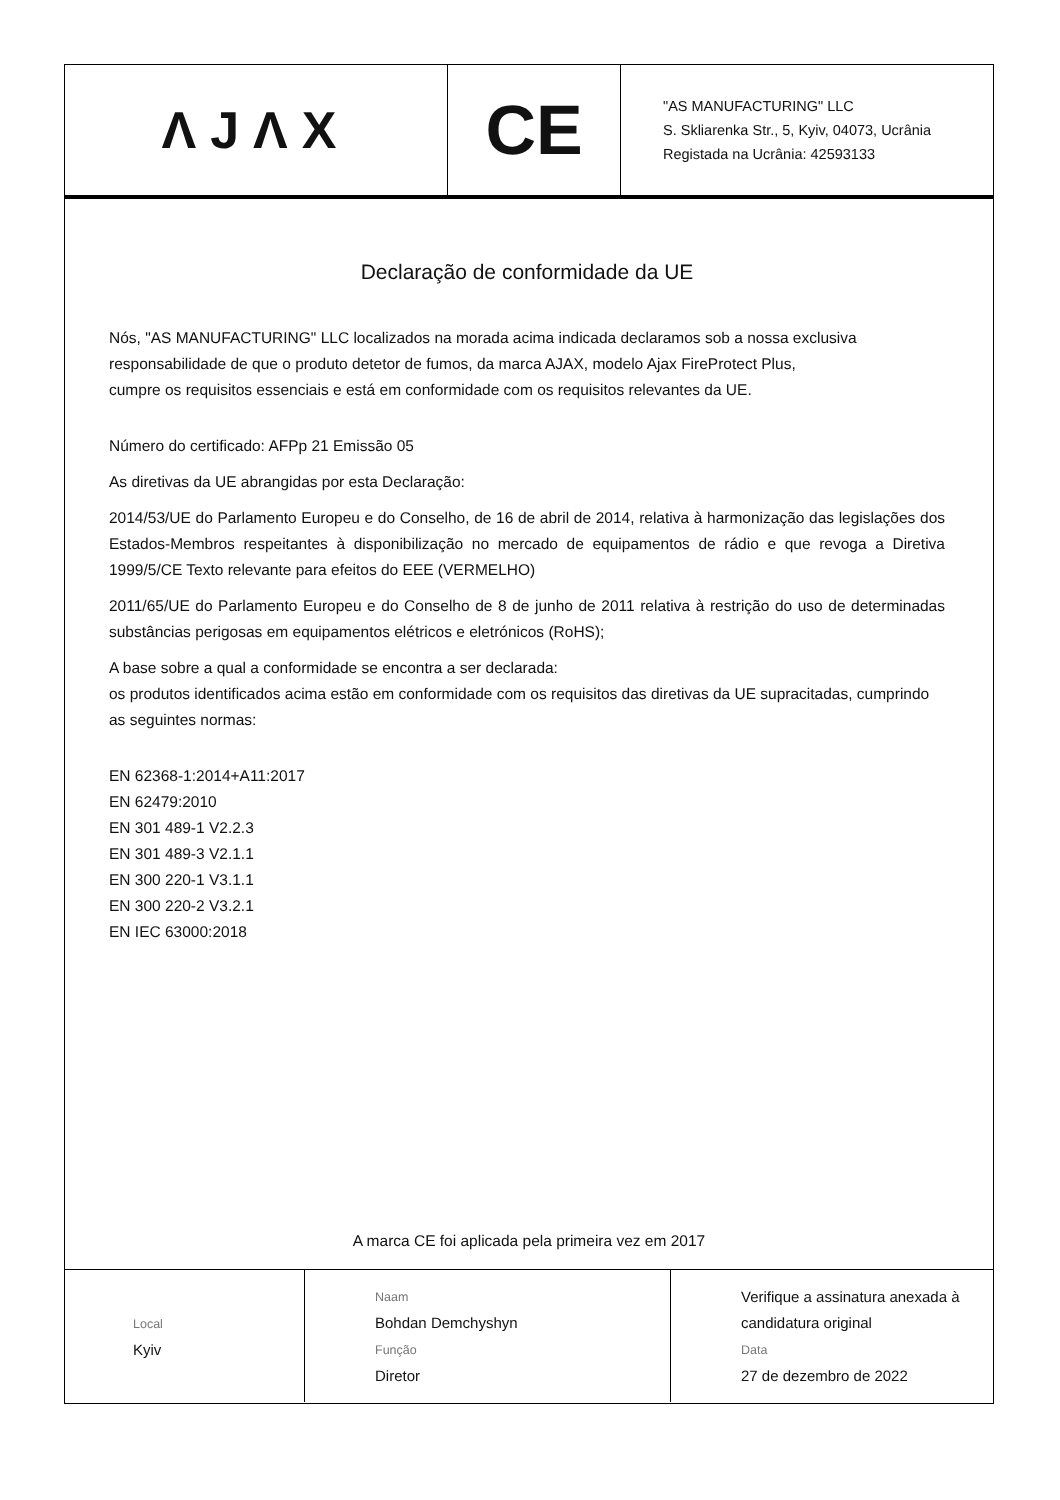| ΛJΛX | CE | "AS MANUFACTURING" LLC S. Skliarenka Str., 5, Kyiv, 04073, Ucrânia Registada na Ucrânia: 42593133 |
Declaração de conformidade da UE
Nós, "AS MANUFACTURING" LLC localizados na morada acima indicada declaramos sob a nossa exclusiva responsabilidade de que o produto detetor de fumos, da marca AJAX, modelo Ajax FireProtect Plus,
cumpre os requisitos essenciais e está em conformidade com os requisitos relevantes da UE.
Número do certificado: AFPp 21 Emissão 05
As diretivas da UE abrangidas por esta Declaração:
2014/53/UE do Parlamento Europeu e do Conselho, de 16 de abril de 2014, relativa à harmonização das legislações dos Estados-Membros respeitantes à disponibilização no mercado de equipamentos de rádio e que revoga a Diretiva 1999/5/CE Texto relevante para efeitos do EEE (VERMELHO)
2011/65/UE do Parlamento Europeu e do Conselho de 8 de junho de 2011 relativa à restrição do uso de determinadas substâncias perigosas em equipamentos elétricos e eletrónicos (RoHS);
A base sobre a qual a conformidade se encontra a ser declarada:
os produtos identificados acima estão em conformidade com os requisitos das diretivas da UE supracitadas, cumprindo as seguintes normas:
EN 62368-1:2014+A11:2017
EN 62479:2010
EN 301 489-1 V2.2.3
EN 301 489-3 V2.1.1
EN 300 220-1 V3.1.1
EN 300 220-2 V3.2.1
EN IEC 63000:2018
A marca CE foi aplicada pela primeira vez em 2017
| Local Kyiv | Naam Bohdan Demchyshyn Função Diretor | Verifique a assinatura anexada à candidatura original Data 27 de dezembro de 2022 |